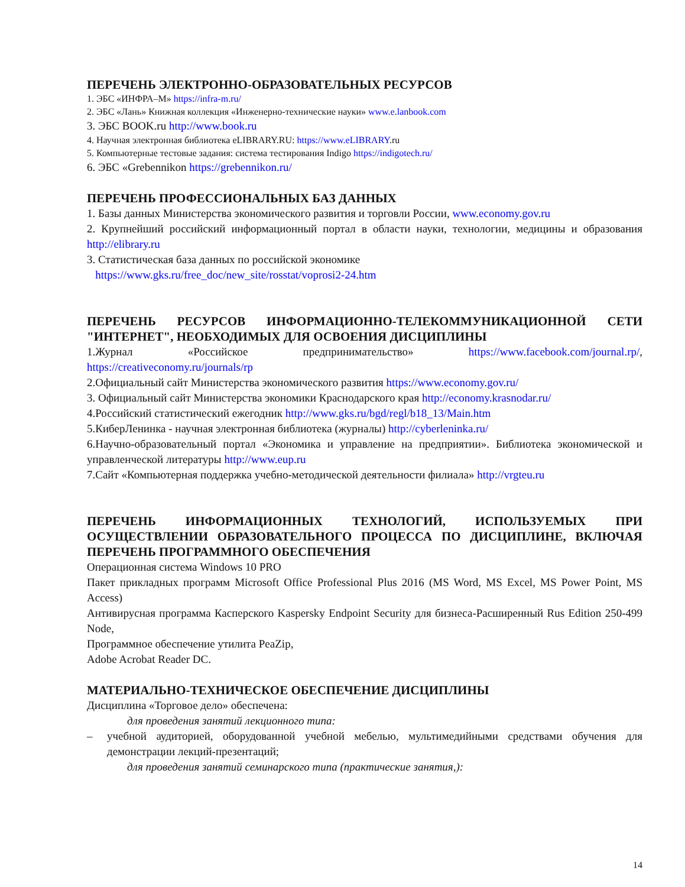ПЕРЕЧЕНЬ ЭЛЕКТРОННО-ОБРАЗОВАТЕЛЬНЫХ РЕСУРСОВ
1. ЭБС «ИНФРА–М» https://infra-m.ru/
2. ЭБС «Лань» Книжная коллекция «Инженерно-технические науки» www.e.lanbook.com
3. ЭБС BOOK.ru http://www.book.ru
4. Научная электронная библиотека eLIBRARY.RU: https://www.eLIBRARY.ru
5. Компьютерные тестовые задания: система тестирования Indigo https://indigotech.ru/
6. ЭБС «Grebennikon https://grebennikon.ru/
ПЕРЕЧЕНЬ ПРОФЕССИОНАЛЬНЫХ БАЗ ДАННЫХ
1. Базы данных Министерства экономического развития и торговли России, www.economy.gov.ru
2. Крупнейший российский информационный портал в области науки, технологии, медицины и образования http://elibrary.ru
3. Статистическая база данных по российской экономике
https://www.gks.ru/free_doc/new_site/rosstat/voprosi2-24.htm
ПЕРЕЧЕНЬ РЕСУРСОВ ИНФОРМАЦИОННО-ТЕЛЕКОММУНИКАЦИОННОЙ СЕТИ "ИНТЕРНЕТ", НЕОБХОДИМЫХ ДЛЯ ОСВОЕНИЯ ДИСЦИПЛИНЫ
1.Журнал «Российское предпринимательство» https://www.facebook.com/journal.rp/, https://creativeconomy.ru/journals/rp
2.Официальный сайт Министерства экономического развития https://www.economy.gov.ru/
3. Официальный сайт Министерства экономики Краснодарского края http://economy.krasnodar.ru/
4.Российский статистический ежегодник http://www.gks.ru/bgd/regl/b18_13/Main.htm
5.КиберЛенинка - научная электронная библиотека (журналы) http://cyberleninka.ru/
6.Научно-образовательный портал «Экономика и управление на предприятии». Библиотека экономической и управленческой литературы http://www.eup.ru
7.Сайт «Компьютерная поддержка учебно-методической деятельности филиала» http://vrgteu.ru
ПЕРЕЧЕНЬ ИНФОРМАЦИОННЫХ ТЕХНОЛОГИЙ, ИСПОЛЬЗУЕМЫХ ПРИ ОСУЩЕСТВЛЕНИИ ОБРАЗОВАТЕЛЬНОГО ПРОЦЕССА ПО ДИСЦИПЛИНЕ, ВКЛЮЧАЯ ПЕРЕЧЕНЬ ПРОГРАММНОГО ОБЕСПЕЧЕНИЯ
Операционная система Windows 10 PRO
Пакет прикладных программ Microsoft Office Professional Plus 2016 (MS Word, MS Excel, MS Power Point, MS Access)
Антивирусная программа Касперского Kaspersky Endpoint Security для бизнеса-Расширенный Rus Edition 250-499 Node,
Программное обеспечение утилита PeaZip,
Adobe Acrobat Reader DC.
МАТЕРИАЛЬНО-ТЕХНИЧЕСКОЕ ОБЕСПЕЧЕНИЕ ДИСЦИПЛИНЫ
Дисциплина «Торговое дело» обеспечена:
для проведения занятий лекционного типа:
– учебной аудиторией, оборудованной учебной мебелью, мультимедийными средствами обучения для демонстрации лекций-презентаций;
для проведения занятий семинарского типа (практические занятия,):
14